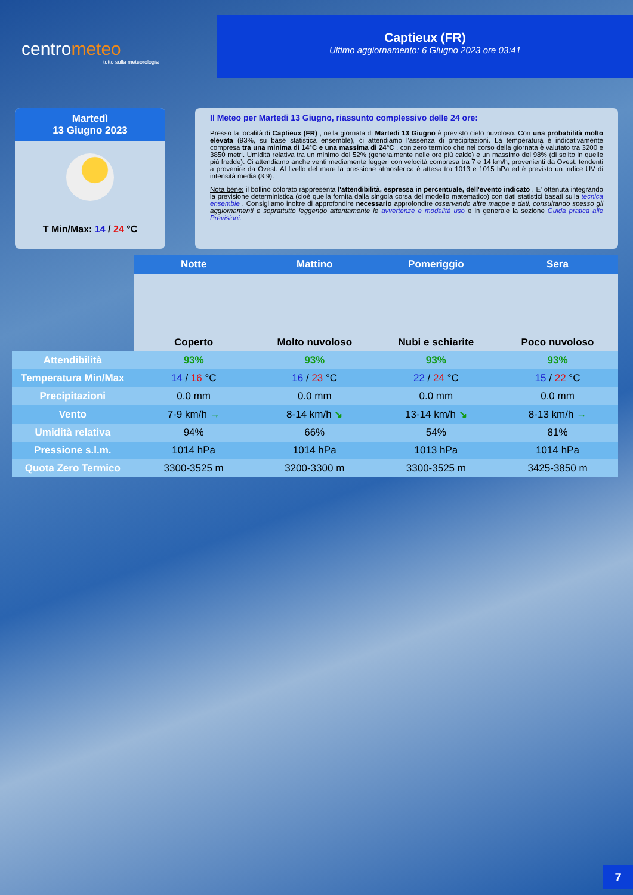centrometeo
tutto sulla meteorologia
Captieux (FR)
Ultimo aggiornamento: 6 Giugno 2023 ore 03:41
Martedì
13 Giugno 2023
T Min/Max: 14 / 24 °C
Il Meteo per Martedi 13 Giugno, riassunto complessivo delle 24 ore:
Presso la località di Captieux (FR) , nella giornata di Martedi 13 Giugno è previsto cielo nuvoloso. Con una probabilità molto elevata (93%, su base statistica ensemble), ci attendiamo l'assenza di precipitazioni. La temperatura è indicativamente compresa tra una minima di 14°C e una massima di 24°C , con zero termico che nel corso della giornata è valutato tra 3200 e 3850 metri. Umidità relativa tra un minimo del 52% (generalmente nelle ore più calde) e un massimo del 98% (di solito in quelle più fredde). Ci attendiamo anche venti mediamente leggeri con velocità compresa tra 7 e 14 km/h, provenienti da Ovest, tendenti a provenire da Ovest. Al livello del mare la pressione atmosferica è attesa tra 1013 e 1015 hPa ed è previsto un indice UV di intensità media (3.9).
Nota bene: il bollino colorato rappresenta l'attendibilità, espressa in percentuale, dell'evento indicato . E' ottenuta integrando la previsione deterministica (cioè quella fornita dalla singola corsa del modello matematico) con dati statistici basati sulla tecnica ensemble . Consigliamo inoltre di approfondire necessario approfondire osservando altre mappe e dati, consultando spesso gli aggiornamenti e soprattutto leggendo attentamente le avvertenze e modalità uso e in generale la sezione Guida pratica alle Previsioni.
| | Notte | Mattino | Pomeriggio | Sera |
| | Coperto | Molto nuvoloso | Nubi e schiarite | Poco nuvoloso |
| Attendibilità | 93% | 93% | 93% | 93% |
| Temperatura Min/Max | 14 / 16 °C | 16 / 23 °C | 22 / 24 °C | 15 / 22 °C |
| Precipitazioni | 0.0 mm | 0.0 mm | 0.0 mm | 0.0 mm |
| Vento | 7-9 km/h → | 8-14 km/h ↘ | 13-14 km/h ↘ | 8-13 km/h → |
| Umidità relativa | 94% | 66% | 54% | 81% |
| Pressione s.l.m. | 1014 hPa | 1014 hPa | 1013 hPa | 1014 hPa |
| Quota Zero Termico | 3300-3525 m | 3200-3300 m | 3300-3525 m | 3425-3850 m |
7